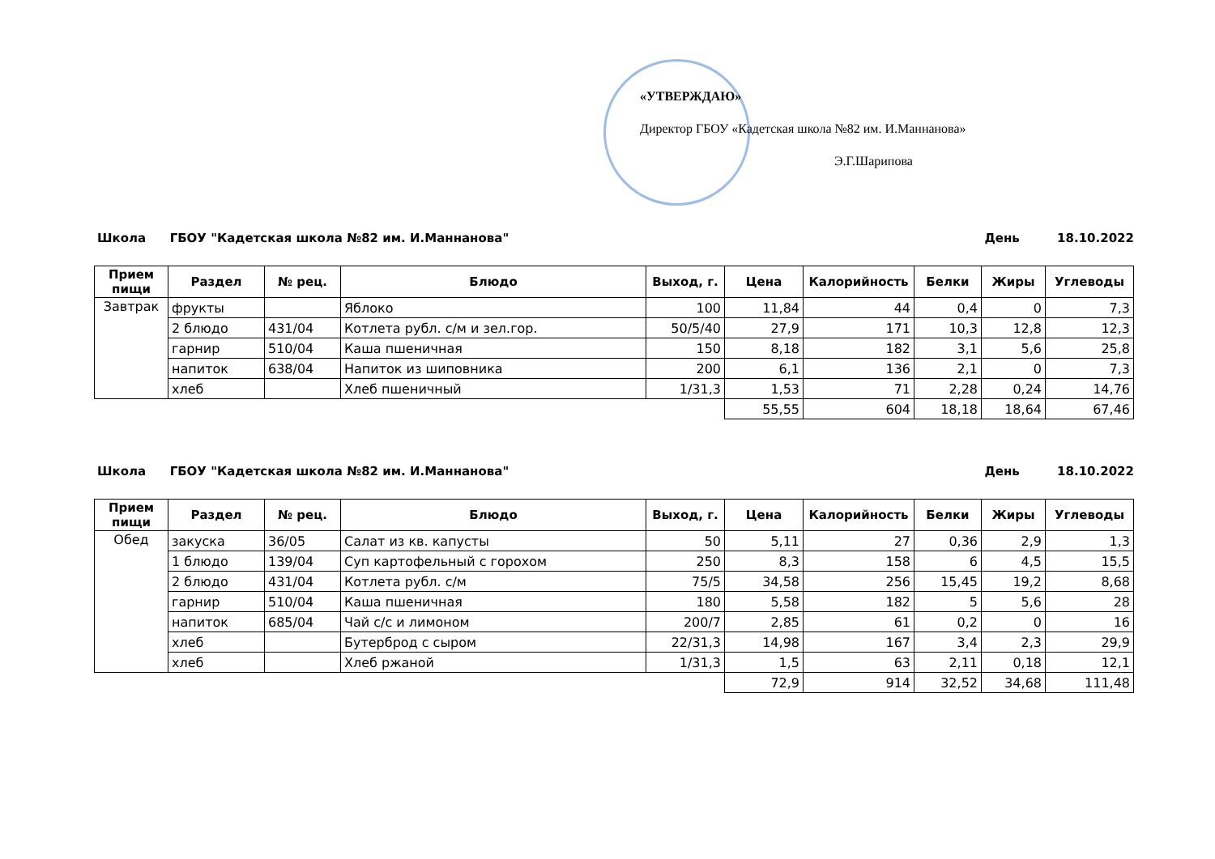«УТВЕРЖДАЮ»
Директор ГБОУ «Кадетская школа №82 им. И.Маннанова»
Э.Г.Шарипова
Школа ГБОУ "Кадетская школа №82 им. И.Маннанова" День 18.10.2022
| Прием пищи | Раздел | № рец. | Блюдо | Выход, г. | Цена | Калорийность | Белки | Жиры | Углеводы |
| --- | --- | --- | --- | --- | --- | --- | --- | --- | --- |
| Завтрак | фрукты | | Яблоко | 100 | 11,84 | 44 | 0,4 | 0 | 7,3 |
| | 2 блюдо | 431/04 | Котлета рубл. с/м и зел.гор. | 50/5/40 | 27,9 | 171 | 10,3 | 12,8 | 12,3 |
| | гарнир | 510/04 | Каша пшеничная | 150 | 8,18 | 182 | 3,1 | 5,6 | 25,8 |
| | напиток | 638/04 | Напиток из шиповника | 200 | 6,1 | 136 | 2,1 | 0 | 7,3 |
| | хлеб | | Хлеб пшеничный | 1/31,3 | 1,53 | 71 | 2,28 | 0,24 | 14,76 |
| | | | | | 55,55 | 604 | 18,18 | 18,64 | 67,46 |
Школа ГБОУ "Кадетская школа №82 им. И.Маннанова" День 18.10.2022
| Прием пищи | Раздел | № рец. | Блюдо | Выход, г. | Цена | Калорийность | Белки | Жиры | Углеводы |
| --- | --- | --- | --- | --- | --- | --- | --- | --- | --- |
| Обед | закуска | 36/05 | Салат из кв. капусты | 50 | 5,11 | 27 | 0,36 | 2,9 | 1,3 |
| | 1 блюдо | 139/04 | Суп картофельный с горохом | 250 | 8,3 | 158 | 6 | 4,5 | 15,5 |
| | 2 блюдо | 431/04 | Котлета рубл. с/м | 75/5 | 34,58 | 256 | 15,45 | 19,2 | 8,68 |
| | гарнир | 510/04 | Каша пшеничная | 180 | 5,58 | 182 | 5 | 5,6 | 28 |
| | напиток | 685/04 | Чай с/с и лимоном | 200/7 | 2,85 | 61 | 0,2 | 0 | 16 |
| | хлеб | | Бутерброд с сыром | 22/31,3 | 14,98 | 167 | 3,4 | 2,3 | 29,9 |
| | хлеб | | Хлеб ржаной | 1/31,3 | 1,5 | 63 | 2,11 | 0,18 | 12,1 |
| | | | | | 72,9 | 914 | 32,52 | 34,68 | 111,48 |